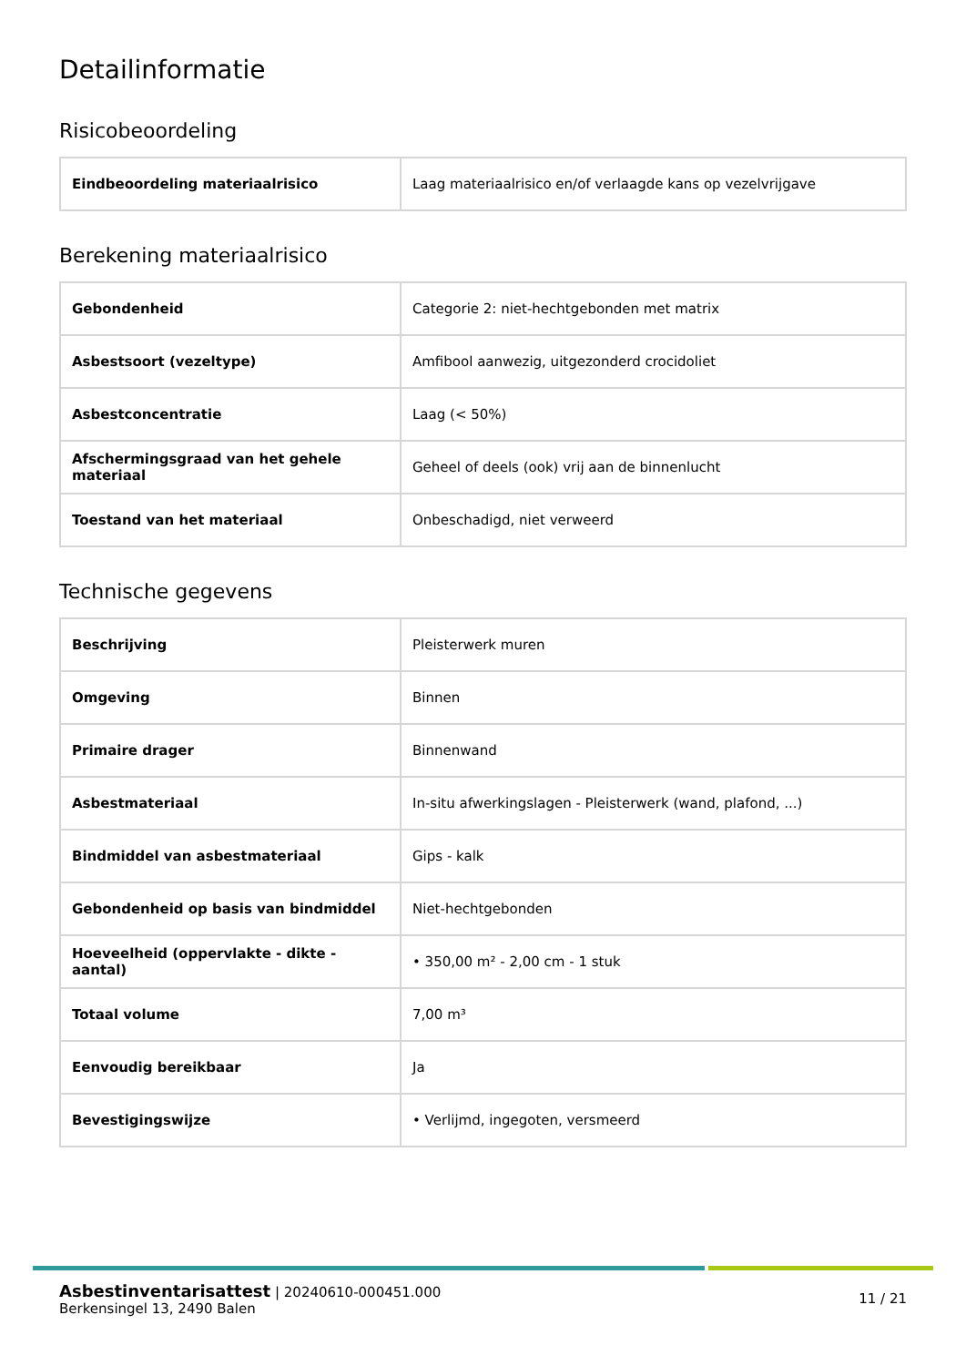Detailinformatie
Risicobeoordeling
| Eindbeoordeling materiaalrisico | Laag materiaalrisico en/of verlaagde kans op vezelvrijgave |
Berekening materiaalrisico
| Gebondenheid | Categorie 2: niet-hechtgebonden met matrix |
| Asbestsoort (vezeltype) | Amfibool aanwezig, uitgezonderd crocidoliet |
| Asbestconcentratie | Laag (< 50%) |
| Afschermingsgraad van het gehele materiaal | Geheel of deels (ook) vrij aan de binnenlucht |
| Toestand van het materiaal | Onbeschadigd, niet verweerd |
Technische gegevens
| Beschrijving | Pleisterwerk muren |
| Omgeving | Binnen |
| Primaire drager | Binnenwand |
| Asbestmateriaal | In-situ afwerkingslagen - Pleisterwerk (wand, plafond, ...) |
| Bindmiddel van asbestmateriaal | Gips - kalk |
| Gebondenheid op basis van bindmiddel | Niet-hechtgebonden |
| Hoeveelheid (oppervlakte - dikte - aantal) | • 350,00 m² - 2,00 cm - 1 stuk |
| Totaal volume | 7,00 m³ |
| Eenvoudig bereikbaar | Ja |
| Bevestigingswijze | • Verlijmd, ingegoten, versmeerd |
Asbestinventarisattest | 20240610-000451.000
Berkensingel 13, 2490 Balen
11 / 21